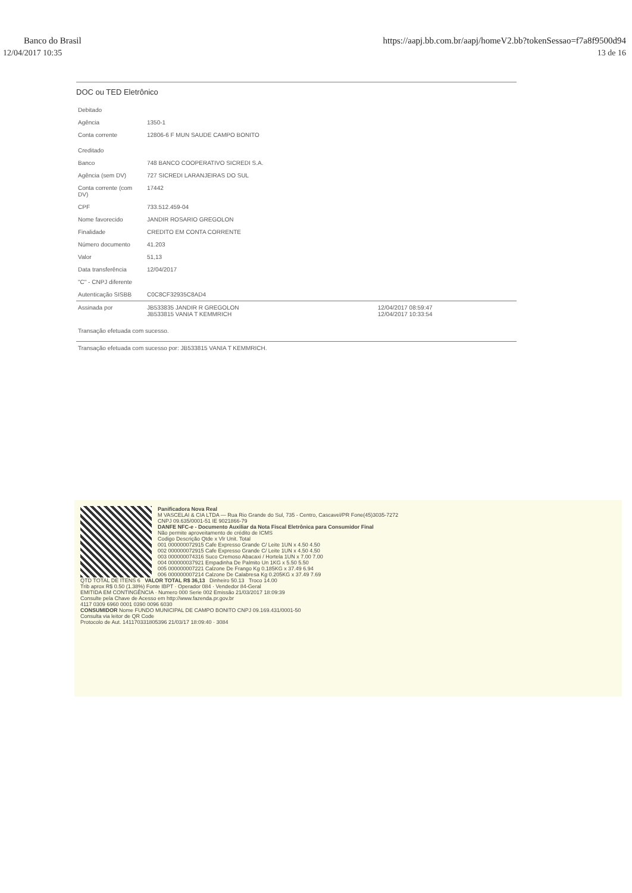Banco do Brasil https://aapj.bb.com.br/aapj/homeV2.bb?tokenSessao=f7a8f9500d94
12/04/2017 10:35 13 de 16
DOC ou TED Eletrônico
| Debitado | | |
| Agência | 1350-1 | |
| Conta corrente | 12806-6 F MUN SAUDE CAMPO BONITO | |
| Creditado | | |
| Banco | 748 BANCO COOPERATIVO SICREDI S.A. | |
| Agência (sem DV) | 727 SICREDI LARANJEIRAS DO SUL | |
| Conta corrente (com DV) | 17442 | |
| CPF | 733.512.459-04 | |
| Nome favorecido | JANDIR ROSARIO GREGOLON | |
| Finalidade | CREDITO EM CONTA CORRENTE | |
| Número documento | 41.203 | |
| Valor | 51,13 | |
| Data transferência | 12/04/2017 | |
| "C" - CNPJ diferente | | |
| Autenticação SISBB | C0C8CF32935C8AD4 | |
| Assinada por | JB533835 JANDIR R GREGOLON JB533815 VANIA T KEMMRICH | 12/04/2017 08:59:47 12/04/2017 10:33:54 |
| Transação efetuada com sucesso. | | |
| Transação efetuada com sucesso por: JB533815 VANIA T KEMMRICH. | | |
Panificadora Nova Real
M VASCELAI & CIA LTDA — Rua Rio Grande do Sul, 735 - Centro, Cascavel/PR Fone(45)3035-7272
CNPJ 09.635/0001-51 IE 9021866-79
DANFE NFC-e - Documento Auxiliar da Nota Fiscal Eletrônica para Consumidor Final
Não permite aproveitamento de crédito de ICMS
Codigo Descrição Qtde x Vlr Unit. Total
001 000000072915 Cafe Expresso Grande C/ Leite 1UN x 4.50 4.50
002 000000072915 Cafe Expresso Grande C/ Leite 1UN x 4.50 4.50
003 000000074316 Suco Cremoso Abacaxi / Hortela 1UN x 7.00 7.00
004 000000037921 Empadinha De Palmito Un 1KG x 5.50 5.50
005 000000007221 Calzone De Frango Kg 0.185KG x 37.49 6.94
006 000000007214 Calzone De Calabresa Kg 0.205KG x 37.49 7.69
QTD TOTAL DE ITENS 6 VALOR TOTAL R$ 36,13 Dinheiro 50.13 Troco 14.00
Trib aprox R$ 0.50 (1.38%) Fonte IBPT · Operador 084 · Vendedor 84-Geral
EMITIDA EM CONTINGÊNCIA · Numero 000 Serie 002 Emissão 21/03/2017 18:09:39
Consulte pela Chave de Acesso em http://www.fazenda.pr.gov.br
4117 0309 6960 0001 0390 0096 6030
CONSUMIDOR Nome FUNDO MUNICIPAL DE CAMPO BONITO CNPJ 09.169.431/0001-50
Consulta via leitor de QR Code
Protocolo de Aut. 141170331805396 21/03/17 18:09:40 · 3084